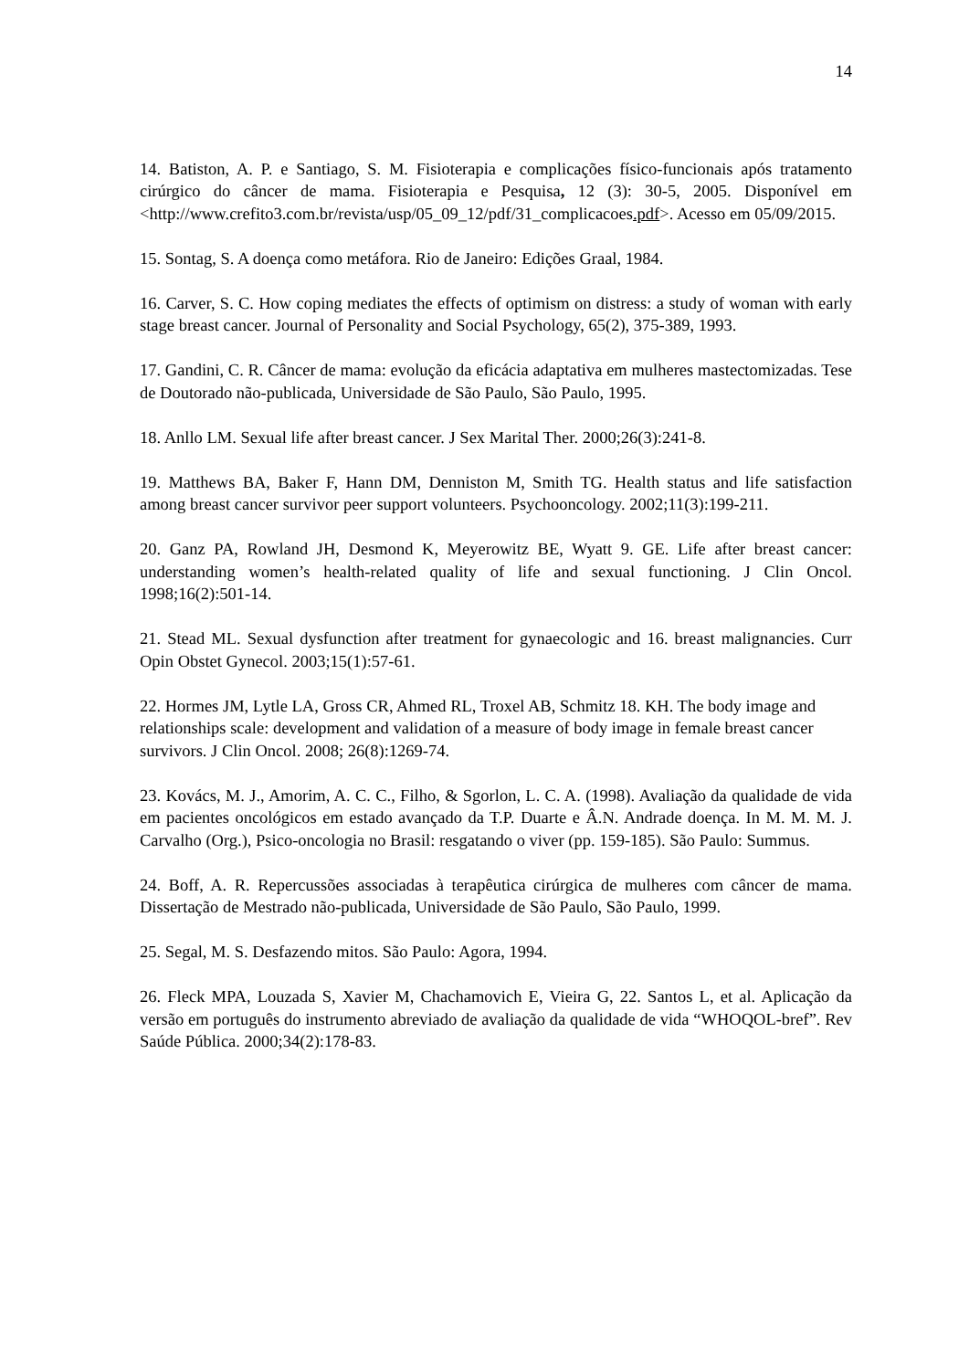14
14. Batiston, A. P. e Santiago, S. M. Fisioterapia e complicações físico-funcionais após tratamento cirúrgico do câncer de mama. Fisioterapia e Pesquisa, 12 (3): 30-5, 2005. Disponível em <http://www.crefito3.com.br/revista/usp/05_09_12/pdf/31_complicacoes.pdf>. Acesso em 05/09/2015.
15. Sontag, S. A doença como metáfora. Rio de Janeiro: Edições Graal, 1984.
16. Carver, S. C. How coping mediates the effects of optimism on distress: a study of woman with early stage breast cancer. Journal of Personality and Social Psychology, 65(2), 375-389, 1993.
17. Gandini, C. R. Câncer de mama: evolução da eficácia adaptativa em mulheres mastectomizadas. Tese de Doutorado não-publicada, Universidade de São Paulo, São Paulo, 1995.
18. Anllo LM. Sexual life after breast cancer. J Sex Marital Ther. 2000;26(3):241-8.
19. Matthews BA, Baker F, Hann DM, Denniston M, Smith TG. Health status and life satisfaction among breast cancer survivor peer support volunteers. Psychooncology. 2002;11(3):199-211.
20. Ganz PA, Rowland JH, Desmond K, Meyerowitz BE, Wyatt 9. GE. Life after breast cancer: understanding women’s health-related quality of life and sexual functioning. J Clin Oncol. 1998;16(2):501-14.
21. Stead ML. Sexual dysfunction after treatment for gynaecologic and 16. breast malignancies. Curr Opin Obstet Gynecol. 2003;15(1):57-61.
22. Hormes JM, Lytle LA, Gross CR, Ahmed RL, Troxel AB, Schmitz 18. KH. The body image and relationships scale: development and validation of a measure of body image in female breast cancer survivors. J Clin Oncol. 2008; 26(8):1269-74.
23. Kovács, M. J., Amorim, A. C. C., Filho, & Sgorlon, L. C. A. (1998). Avaliação da qualidade de vida em pacientes oncológicos em estado avançado da T.P. Duarte e Â.N. Andrade doença. In M. M. M. J. Carvalho (Org.), Psico-oncologia no Brasil: resgatando o viver (pp. 159-185). São Paulo: Summus.
24. Boff, A. R. Repercussões associadas à terapêutica cirúrgica de mulheres com câncer de mama. Dissertação de Mestrado não-publicada, Universidade de São Paulo, São Paulo, 1999.
25. Segal, M. S. Desfazendo mitos. São Paulo: Agora, 1994.
26. Fleck MPA, Louzada S, Xavier M, Chachamovich E, Vieira G, 22. Santos L, et al. Aplicação da versão em português do instrumento abreviado de avaliação da qualidade de vida “WHOQOL-bref”. Rev Saúde Pública. 2000;34(2):178-83.